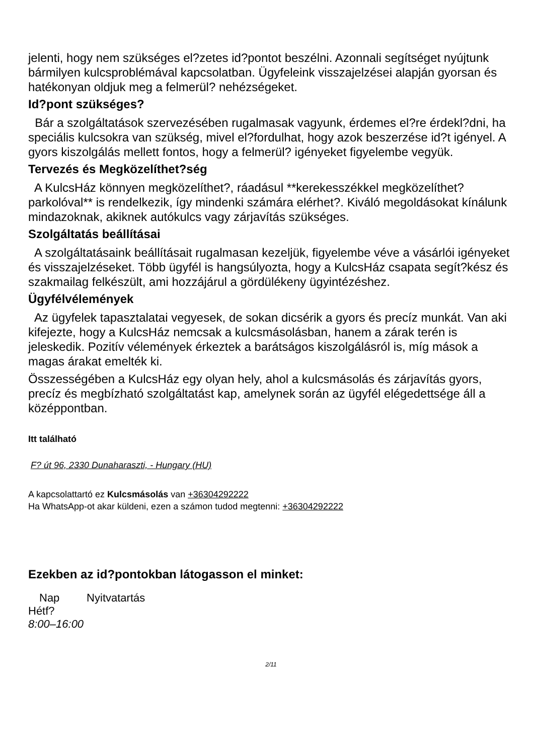jelenti, hogy nem szükséges el?zetes id?pontot beszélni. Azonnali segítséget nyújtunk bármilyen kulcsproblémával kapcsolatban. Ügyfeleink visszajelzései alapján gyorsan és hatékonyan oldjuk meg a felmerül? nehézségeket.
Id?pont szükséges?
Bár a szolgáltatások szervezésében rugalmasak vagyunk, érdemes el?re érdekl?dni, ha speciális kulcsokra van szükség, mivel el?fordulhat, hogy azok beszerzése id?t igényel. A gyors kiszolgálás mellett fontos, hogy a felmerül? igényeket figyelembe vegyük.
Tervezés és Megközelíthet?ség
A KulcsHáz könnyen megközelíthet?, ráadásul **kerekesszékkel megközelíthet? parkolóval** is rendelkezik, így mindenki számára elérhet?. Kiváló megoldásokat kínálunk mindazoknak, akiknek autókulcs vagy zárjavítás szükséges.
Szolgáltatás beállításai
A szolgáltatásaink beállításait rugalmasan kezeljük, figyelembe véve a vásárlói igényeket és visszajelzéseket. Több ügyfél is hangsúlyozta, hogy a KulcsHáz csapata segít?kész és szakmailag felkészült, ami hozzájárul a gördülékeny ügyintézéshez.
Ügyfélvélemények
Az ügyfelek tapasztalatai vegyesek, de sokan dicsérik a gyors és precíz munkát. Van aki kifejezte, hogy a KulcsHáz nemcsak a kulcsmásolásban, hanem a zárak terén is jeleskedik. Pozitív vélemények érkeztek a barátságos kiszolgálásról is, míg mások a magas árakat emelték ki.
Összességében a KulcsHáz egy olyan hely, ahol a kulcsmásolás és zárjavítás gyors, precíz és megbízható szolgáltatást kap, amelynek során az ügyfél elégedettsége áll a középpontban.
Itt található
F? út 96, 2330 Dunaharaszti, - Hungary (HU)
A kapcsolattartó ez Kulcsmásolás van +36304292222
Ha WhatsApp-ot akar küldeni, ezen a számon tudod megtenni: +36304292222
Ezekben az id?pontokban látogasson el minket:
| Nap | Nyitvatartás |
| --- | --- |
| Hétf? | |
| 8:00–16:00 | |
2/11